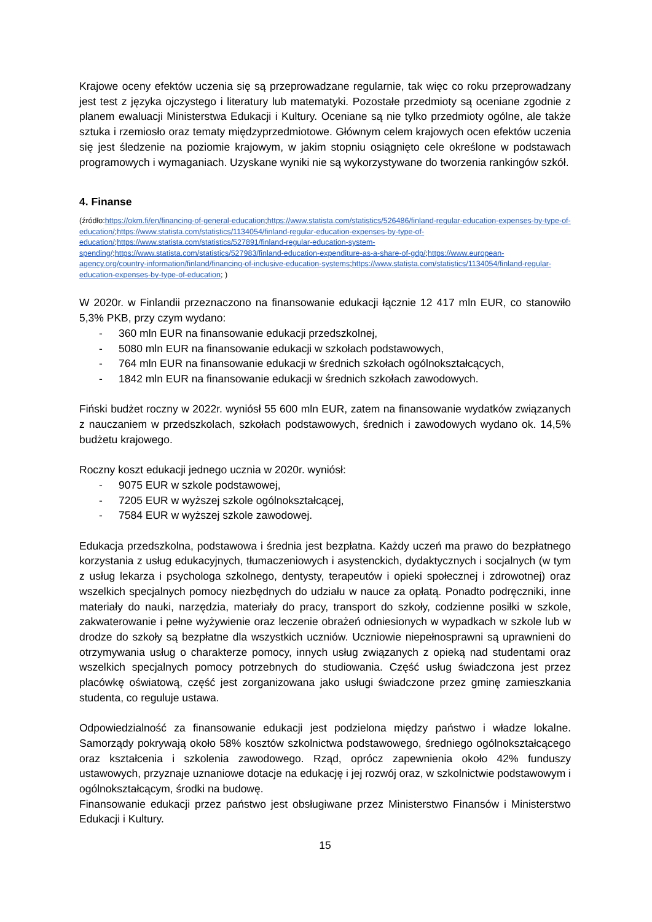Krajowe oceny efektów uczenia się są przeprowadzane regularnie, tak więc co roku przeprowadzany jest test z języka ojczystego i literatury lub matematyki. Pozostałe przedmioty są oceniane zgodnie z planem ewaluacji Ministerstwa Edukacji i Kultury. Oceniane są nie tylko przedmioty ogólne, ale także sztuka i rzemiosło oraz tematy międzyprzedmiotowe. Głównym celem krajowych ocen efektów uczenia się jest śledzenie na poziomie krajowym, w jakim stopniu osiągnięto cele określone w podstawach programowych i wymaganiach. Uzyskane wyniki nie są wykorzystywane do tworzenia rankingów szkół.
4. Finanse
(źródło:https://okm.fi/en/financing-of-general-education;https://www.statista.com/statistics/526486/finland-regular-education-expenses-by-type-of-education/;https://www.statista.com/statistics/1134054/finland-regular-education-expenses-by-type-of-education/;https://www.statista.com/statistics/527891/finland-regular-education-system-spending/;https://www.statista.com/statistics/527983/finland-education-expenditure-as-a-share-of-gdp/;https://www.european-agency.org/country-information/finland/financing-of-inclusive-education-systems;https://www.statista.com/statistics/1134054/finland-regular-education-expenses-by-type-of-education; )
W 2020r. w Finlandii przeznaczono na finansowanie edukacji łącznie 12 417 mln EUR, co stanowiło 5,3% PKB, przy czym wydano:
- 360 mln EUR na finansowanie edukacji przedszkolnej,
- 5080 mln EUR na finansowanie edukacji w szkołach podstawowych,
- 764 mln EUR na finansowanie edukacji w średnich szkołach ogólnokształcących,
- 1842 mln EUR na finansowanie edukacji w średnich szkołach zawodowych.
Fiński budżet roczny w 2022r. wyniósł 55 600 mln EUR, zatem na finansowanie wydatków związanych z nauczaniem w przedszkolach, szkołach podstawowych, średnich i zawodowych wydano ok. 14,5% budżetu krajowego.
Roczny koszt edukacji jednego ucznia w 2020r. wyniósł:
- 9075 EUR w szkole podstawowej,
- 7205 EUR w wyższej szkole ogólnokształcącej,
- 7584 EUR w wyższej szkole zawodowej.
Edukacja przedszkolna, podstawowa i średnia jest bezpłatna. Każdy uczeń ma prawo do bezpłatnego korzystania z usług edukacyjnych, tłumaczeniowych i asystenckich, dydaktycznych i socjalnych (w tym z usług lekarza i psychologa szkolnego, dentysty, terapeutów i opieki społecznej i zdrowotnej) oraz wszelkich specjalnych pomocy niezbędnych do udziału w nauce za opłatą. Ponadto podręczniki, inne materiały do nauki, narzędzia, materiały do pracy, transport do szkoły, codzienne posiłki w szkole, zakwaterowanie i pełne wyżywienie oraz leczenie obrażeń odniesionych w wypadkach w szkole lub w drodze do szkoły są bezpłatne dla wszystkich uczniów. Uczniowie niepełnosprawni są uprawnieni do otrzymywania usług o charakterze pomocy, innych usług związanych z opieką nad studentami oraz wszelkich specjalnych pomocy potrzebnych do studiowania. Część usług świadczona jest przez placówkę oświatową, część jest zorganizowana jako usługi świadczone przez gminę zamieszkania studenta, co reguluje ustawa.
Odpowiedzialność za finansowanie edukacji jest podzielona między państwo i władze lokalne. Samorządy pokrywają około 58% kosztów szkolnictwa podstawowego, średniego ogólnokształcącego oraz kształcenia i szkolenia zawodowego. Rząd, oprócz zapewnienia około 42% funduszy ustawowych, przyznaje uznaniowe dotacje na edukację i jej rozwój oraz, w szkolnictwie podstawowym i ogólnokształcącym, środki na budowę.
Finansowanie edukacji przez państwo jest obsługiwane przez Ministerstwo Finansów i Ministerstwo Edukacji i Kultury.
15